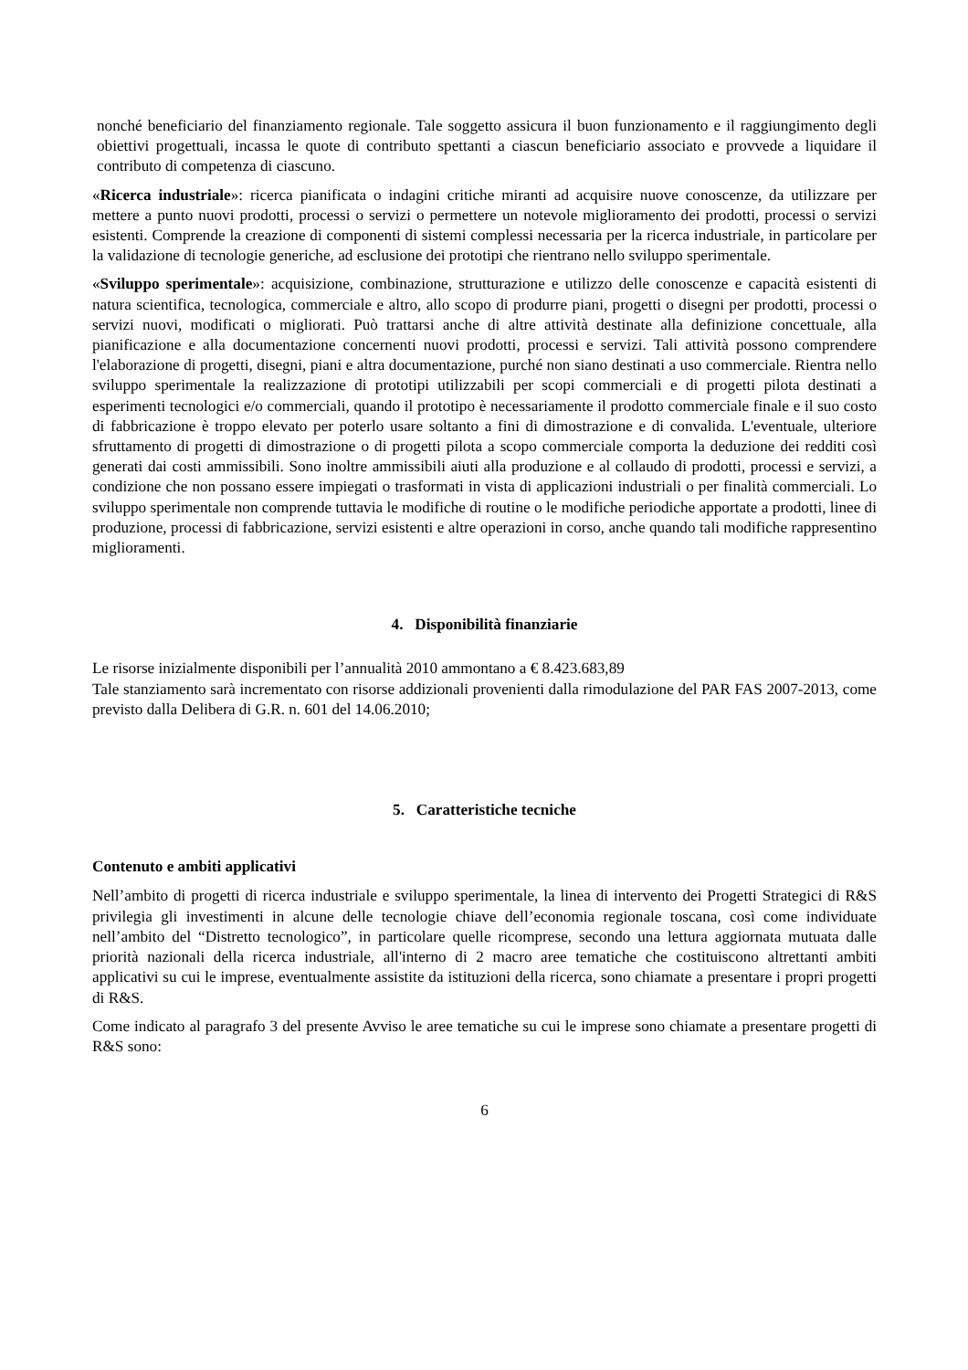nonché beneficiario del finanziamento regionale. Tale soggetto assicura il buon funzionamento e il raggiungimento degli obiettivi progettuali, incassa le quote di contributo spettanti a ciascun beneficiario associato e provvede a liquidare il contributo di competenza di ciascuno.
«Ricerca industriale»: ricerca pianificata o indagini critiche miranti ad acquisire nuove conoscenze, da utilizzare per mettere a punto nuovi prodotti, processi o servizi o permettere un notevole miglioramento dei prodotti, processi o servizi esistenti. Comprende la creazione di componenti di sistemi complessi necessaria per la ricerca industriale, in particolare per la validazione di tecnologie generiche, ad esclusione dei prototipi che rientrano nello sviluppo sperimentale.
«Sviluppo sperimentale»: acquisizione, combinazione, strutturazione e utilizzo delle conoscenze e capacità esistenti di natura scientifica, tecnologica, commerciale e altro, allo scopo di produrre piani, progetti o disegni per prodotti, processi o servizi nuovi, modificati o migliorati. Può trattarsi anche di altre attività destinate alla definizione concettuale, alla pianificazione e alla documentazione concernenti nuovi prodotti, processi e servizi. Tali attività possono comprendere l'elaborazione di progetti, disegni, piani e altra documentazione, purché non siano destinati a uso commerciale. Rientra nello sviluppo sperimentale la realizzazione di prototipi utilizzabili per scopi commerciali e di progetti pilota destinati a esperimenti tecnologici e/o commerciali, quando il prototipo è necessariamente il prodotto commerciale finale e il suo costo di fabbricazione è troppo elevato per poterlo usare soltanto a fini di dimostrazione e di convalida. L'eventuale, ulteriore sfruttamento di progetti di dimostrazione o di progetti pilota a scopo commerciale comporta la deduzione dei redditi così generati dai costi ammissibili. Sono inoltre ammissibili aiuti alla produzione e al collaudo di prodotti, processi e servizi, a condizione che non possano essere impiegati o trasformati in vista di applicazioni industriali o per finalità commerciali. Lo sviluppo sperimentale non comprende tuttavia le modifiche di routine o le modifiche periodiche apportate a prodotti, linee di produzione, processi di fabbricazione, servizi esistenti e altre operazioni in corso, anche quando tali modifiche rappresentino miglioramenti.
4. Disponibilità finanziarie
Le risorse inizialmente disponibili per l’annualità 2010 ammontano a € 8.423.683,89
Tale stanziamento sarà incrementato con risorse addizionali provenienti dalla rimodulazione del PAR FAS 2007-2013, come previsto dalla Delibera di G.R. n. 601 del 14.06.2010;
5. Caratteristiche tecniche
Contenuto e ambiti applicativi
Nell’ambito di progetti di ricerca industriale e sviluppo sperimentale, la linea di intervento dei Progetti Strategici di R&S privilegia gli investimenti in alcune delle tecnologie chiave dell’economia regionale toscana, così come individuate nell’ambito del “Distretto tecnologico”, in particolare quelle ricomprese, secondo una lettura aggiornata mutuata dalle priorità nazionali della ricerca industriale, all'interno di 2 macro aree tematiche che costituiscono altrettanti ambiti applicativi su cui le imprese, eventualmente assistite da istituzioni della ricerca, sono chiamate a presentare i propri progetti di R&S.
Come indicato al paragrafo 3 del presente Avviso le aree tematiche su cui le imprese sono chiamate a presentare progetti di R&S sono:
6